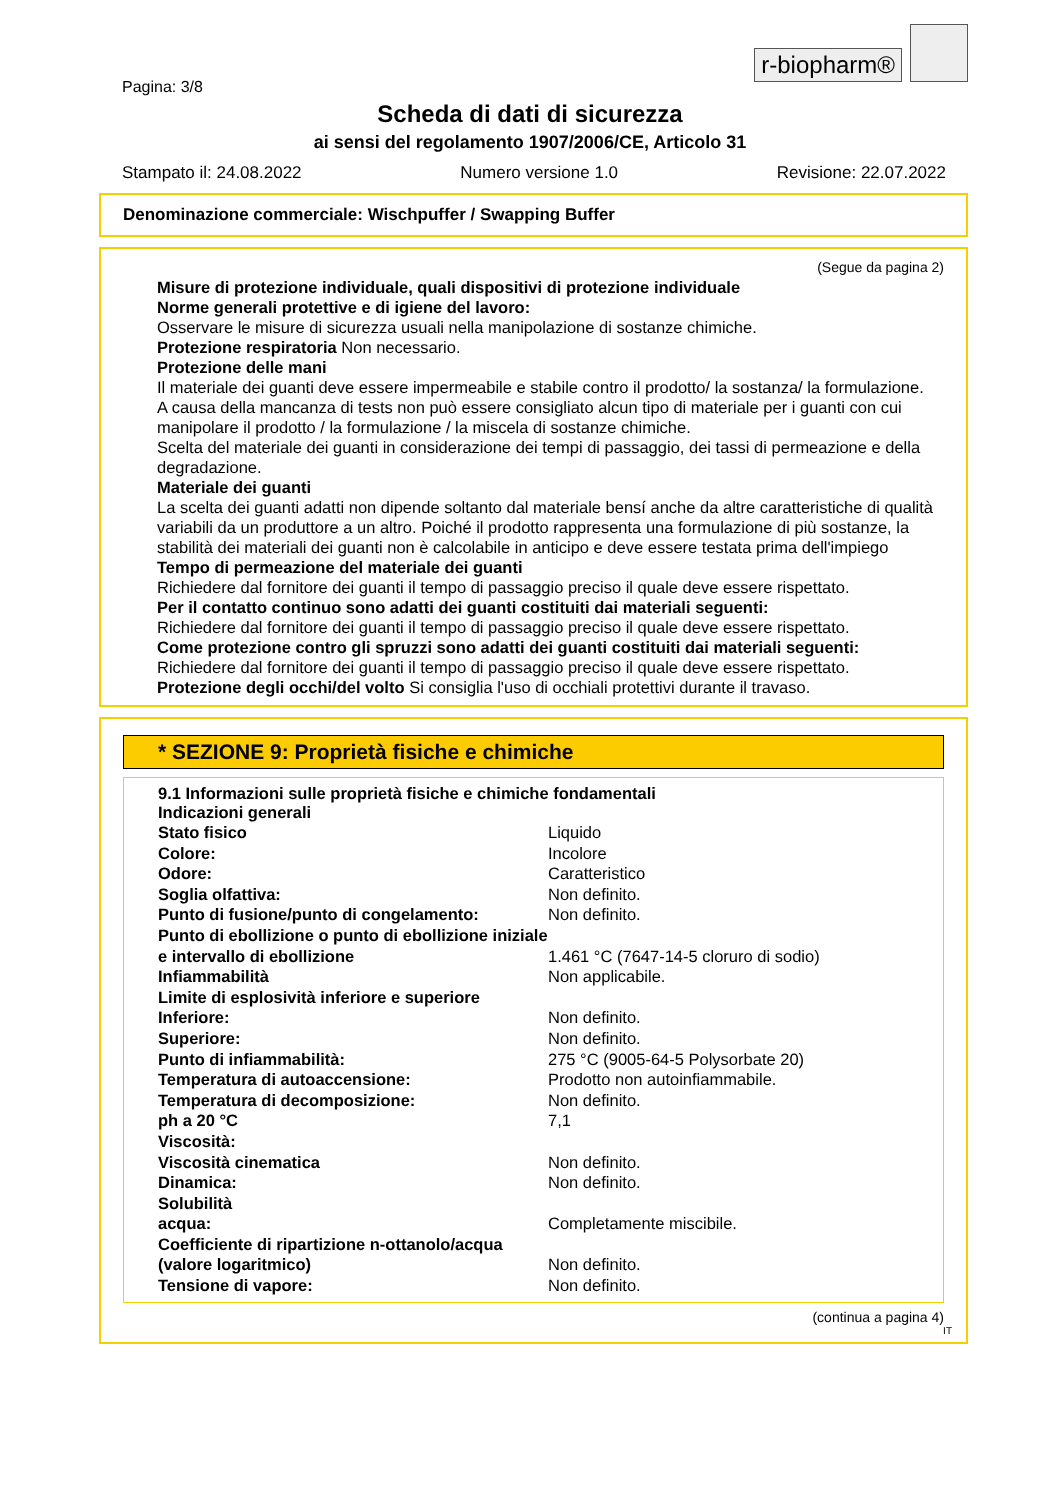r-biopharm®
Pagina: 3/8
Scheda di dati di sicurezza
ai sensi del regolamento 1907/2006/CE, Articolo 31
Stampato il: 24.08.2022 Numero versione 1.0 Revisione: 22.07.2022
Denominazione commerciale: Wischpuffer / Swapping Buffer
(Segue da pagina 2)
Misure di protezione individuale, quali dispositivi di protezione individuale
Norme generali protettive e di igiene del lavoro:
Osservare le misure di sicurezza usuali nella manipolazione di sostanze chimiche.
Protezione respiratoria Non necessario.
Protezione delle mani
Il materiale dei guanti deve essere impermeabile e stabile contro il prodotto/ la sostanza/ la formulazione.
A causa della mancanza di tests non può essere consigliato alcun tipo di materiale per i guanti con cui manipolare il prodotto / la formulazione / la miscela di sostanze chimiche.
Scelta del materiale dei guanti in considerazione dei tempi di passaggio, dei tassi di permeazione e della degradazione.
Materiale dei guanti
La scelta dei guanti adatti non dipende soltanto dal materiale bensí anche da altre caratteristiche di qualità variabili da un produttore a un altro. Poiché il prodotto rappresenta una formulazione di più sostanze, la stabilità dei materiali dei guanti non è calcolabile in anticipo e deve essere testata prima dell'impiego
Tempo di permeazione del materiale dei guanti
Richiedere dal fornitore dei guanti il tempo di passaggio preciso il quale deve essere rispettato.
Per il contatto continuo sono adatti dei guanti costituiti dai materiali seguenti:
Richiedere dal fornitore dei guanti il tempo di passaggio preciso il quale deve essere rispettato.
Come protezione contro gli spruzzi sono adatti dei guanti costituiti dai materiali seguenti:
Richiedere dal fornitore dei guanti il tempo di passaggio preciso il quale deve essere rispettato.
Protezione degli occhi/del volto Si consiglia l'uso di occhiali protettivi durante il travaso.
* SEZIONE 9: Proprietà fisiche e chimiche
9.1 Informazioni sulle proprietà fisiche e chimiche fondamentali
Indicazioni generali
| Stato fisico | Liquido |
| Colore: | Incolore |
| Odore: | Caratteristico |
| Soglia olfattiva: | Non definito. |
| Punto di fusione/punto di congelamento: | Non definito. |
| Punto di ebollizione o punto di ebollizione iniziale e intervallo di ebollizione | 1.461 °C (7647-14-5 cloruro di sodio) |
| Infiammabilità | Non applicabile. |
| Limite di esplosività inferiore e superiore | |
| Inferiore: | Non definito. |
| Superiore: | Non definito. |
| Punto di infiammabilità: | 275 °C (9005-64-5 Polysorbate 20) |
| Temperatura di autoaccensione: | Prodotto non autoinfiammabile. |
| Temperatura di decomposizione: | Non definito. |
| ph a 20 °C | 7,1 |
| Viscosità: | |
| Viscosità cinematica | Non definito. |
| Dinamica: | Non definito. |
| Solubilità | |
| acqua: | Completamente miscibile. |
| Coefficiente di ripartizione n-ottanolo/acqua (valore logaritmico) | Non definito. |
| Tensione di vapore: | Non definito. |
(continua a pagina 4)
IT